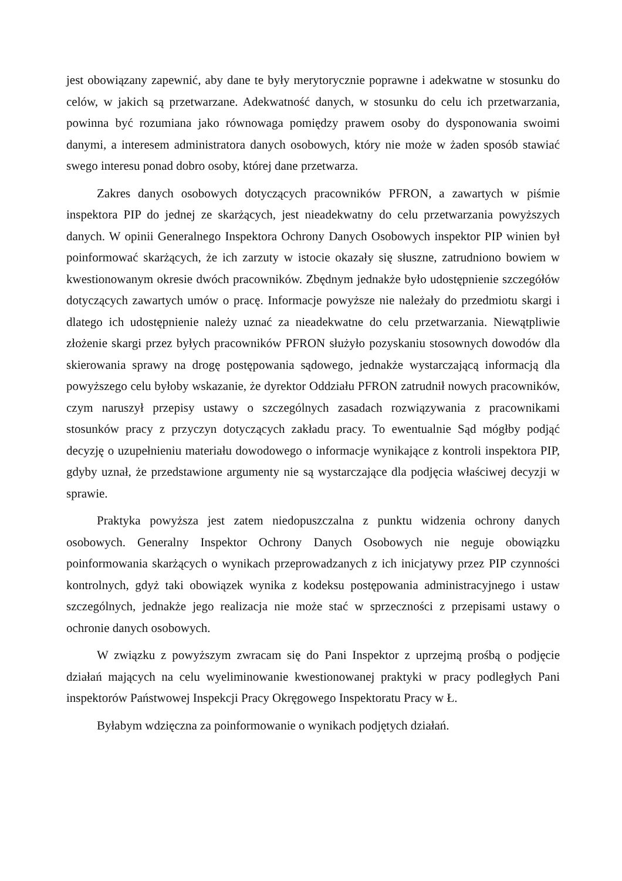jest obowiązany zapewnić, aby dane te były merytorycznie poprawne i adekwatne w stosunku do celów, w jakich są przetwarzane. Adekwatność danych, w stosunku do celu ich przetwarzania, powinna być rozumiana jako równowaga pomiędzy prawem osoby do dysponowania swoimi danymi, a interesem administratora danych osobowych, który nie może w żaden sposób stawiać swego interesu ponad dobro osoby, której dane przetwarza.
Zakres danych osobowych dotyczących pracowników PFRON, a zawartych w piśmie inspektora PIP do jednej ze skarżących, jest nieadekwatny do celu przetwarzania powyższych danych. W opinii Generalnego Inspektora Ochrony Danych Osobowych inspektor PIP winien był poinformować skarżących, że ich zarzuty w istocie okazały się słuszne, zatrudniono bowiem w kwestionowanym okresie dwóch pracowników. Zbędnym jednakże było udostępnienie szczegółów dotyczących zawartych umów o pracę. Informacje powyższe nie należały do przedmiotu skargi i dlatego ich udostępnienie należy uznać za nieadekwatne do celu przetwarzania. Niewątpliwie złożenie skargi przez byłych pracowników PFRON służyło pozyskaniu stosownych dowodów dla skierowania sprawy na drogę postępowania sądowego, jednakże wystarczającą informacją dla powyższego celu byłoby wskazanie, że dyrektor Oddziału PFRON zatrudnił nowych pracowników, czym naruszył przepisy ustawy o szczególnych zasadach rozwiązywania z pracownikami stosunków pracy z przyczyn dotyczących zakładu pracy. To ewentualnie Sąd mógłby podjąć decyzję o uzupełnieniu materiału dowodowego o informacje wynikające z kontroli inspektora PIP, gdyby uznał, że przedstawione argumenty nie są wystarczające dla podjęcia właściwej decyzji w sprawie.
Praktyka powyższa jest zatem niedopuszczalna z punktu widzenia ochrony danych osobowych. Generalny Inspektor Ochrony Danych Osobowych nie neguje obowiązku poinformowania skarżących o wynikach przeprowadzanych z ich inicjatywy przez PIP czynności kontrolnych, gdyż taki obowiązek wynika z kodeksu postępowania administracyjnego i ustaw szczególnych, jednakże jego realizacja nie może stać w sprzeczności z przepisami ustawy o ochronie danych osobowych.
W związku z powyższym zwracam się do Pani Inspektor z uprzejmą prośbą o podjęcie działań mających na celu wyeliminowanie kwestionowanej praktyki w pracy podległych Pani inspektorów Państwowej Inspekcji Pracy Okręgowego Inspektoratu Pracy w Ł.
Byłabym wdzięczna za poinformowanie o wynikach podjętych działań.